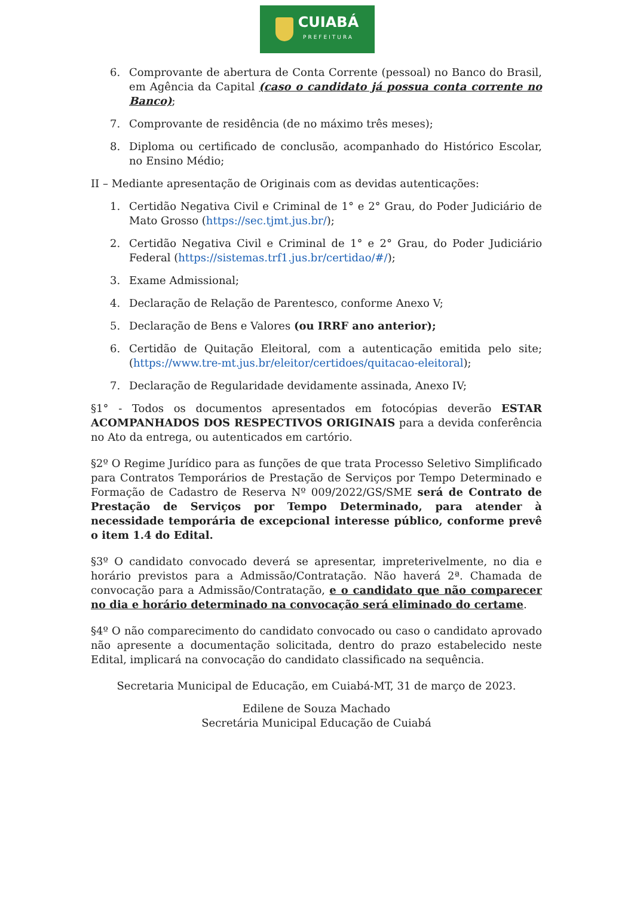CUIABÁ
PREFEITURA
6. Comprovante de abertura de Conta Corrente (pessoal) no Banco do Brasil, em Agência da Capital (caso o candidato já possua conta corrente no Banco);
7. Comprovante de residência (de no máximo três meses);
8. Diploma ou certificado de conclusão, acompanhado do Histórico Escolar, no Ensino Médio;
II – Mediante apresentação de Originais com as devidas autenticações:
1. Certidão Negativa Civil e Criminal de 1° e 2° Grau, do Poder Judiciário de Mato Grosso (https://sec.tjmt.jus.br/);
2. Certidão Negativa Civil e Criminal de 1° e 2° Grau, do Poder Judiciário Federal (https://sistemas.trf1.jus.br/certidao/#/);
3. Exame Admissional;
4. Declaração de Relação de Parentesco, conforme Anexo V;
5. Declaração de Bens e Valores (ou IRRF ano anterior);
6. Certidão de Quitação Eleitoral, com a autenticação emitida pelo site; (https://www.tre-mt.jus.br/eleitor/certidoes/quitacao-eleitoral);
7. Declaração de Regularidade devidamente assinada, Anexo IV;
§1° - Todos os documentos apresentados em fotocópias deverão ESTAR ACOMPANHADOS DOS RESPECTIVOS ORIGINAIS para a devida conferência no Ato da entrega, ou autenticados em cartório.
§2º O Regime Jurídico para as funções de que trata Processo Seletivo Simplificado para Contratos Temporários de Prestação de Serviços por Tempo Determinado e Formação de Cadastro de Reserva Nº 009/2022/GS/SME será de Contrato de Prestação de Serviços por Tempo Determinado, para atender à necessidade temporária de excepcional interesse público, conforme prevê o item 1.4 do Edital.
§3º O candidato convocado deverá se apresentar, impreterivelmente, no dia e horário previstos para a Admissão/Contratação. Não haverá 2ª. Chamada de convocação para a Admissão/Contratação, e o candidato que não comparecer no dia e horário determinado na convocação será eliminado do certame.
§4º O não comparecimento do candidato convocado ou caso o candidato aprovado não apresente a documentação solicitada, dentro do prazo estabelecido neste Edital, implicará na convocação do candidato classificado na sequência.
Secretaria Municipal de Educação, em Cuiabá-MT, 31 de março de 2023.
Edilene de Souza Machado
Secretária Municipal Educação de Cuiabá